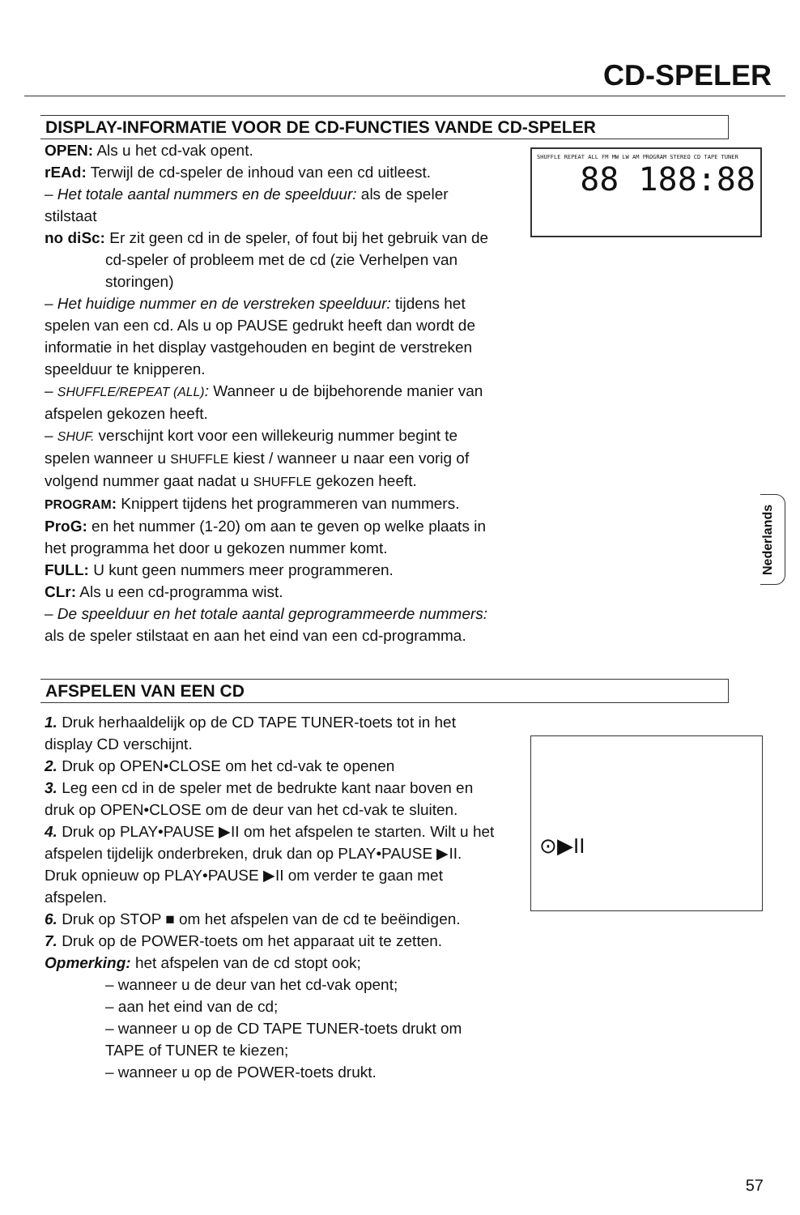CD-SPELER
DISPLAY-INFORMATIE VOOR DE CD-FUNCTIES VANDE CD-SPELER
OPEN: Als u het cd-vak opent.
rEAd: Terwijl de cd-speler de inhoud van een cd uitleest.
– Het totale aantal nummers en de speelduur: als de speler stilstaat
no diSc: Er zit geen cd in de speler, of fout bij het gebruik van de
cd-speler of probleem met de cd (zie Verhelpen van storingen)
– Het huidige nummer en de verstreken speelduur: tijdens het spelen van een cd. Als u op PAUSE gedrukt heeft dan wordt de informatie in het display vastgehouden en begint de verstreken speelduur te knipperen.
– SHUFFLE/REPEAT (ALL): Wanneer u de bijbehorende manier van afspelen gekozen heeft.
– SHUF. verschijnt kort voor een willekeurig nummer begint te spelen wanneer u SHUFFLE kiest / wanneer u naar een vorig of volgend nummer gaat nadat u SHUFFLE gekozen heeft.
PROGRAM: Knippert tijdens het programmeren van nummers.
ProG: en het nummer (1-20) om aan te geven op welke plaats in het programma het door u gekozen nummer komt.
FULL: U kunt geen nummers meer programmeren.
CLr: Als u een cd-programma wist.
– De speelduur en het totale aantal geprogrammeerde nummers: als de speler stilstaat en aan het eind van een cd-programma.
SHUFFLE REPEAT ALL FM MW LW AM PROGRAM STEREO CD TAPE TUNER
88 188:88
AFSPELEN VAN EEN CD
1. Druk herhaaldelijk op de CD TAPE TUNER-toets tot in het display CD verschijnt.
2. Druk op OPEN•CLOSE om het cd-vak te openen
3. Leg een cd in de speler met de bedrukte kant naar boven en druk op OPEN•CLOSE om de deur van het cd-vak te sluiten.
4. Druk op PLAY•PAUSE ▶II om het afspelen te starten. Wilt u het afspelen tijdelijk onderbreken, druk dan op PLAY•PAUSE ▶II. Druk opnieuw op PLAY•PAUSE ▶II om verder te gaan met afspelen.
6. Druk op STOP ■ om het afspelen van de cd te beëindigen.
7. Druk op de POWER-toets om het apparaat uit te zetten.
Opmerking: het afspelen van de cd stopt ook;
– wanneer u de deur van het cd-vak opent;
– aan het eind van de cd;
– wanneer u op de CD TAPE TUNER-toets drukt om TAPE of TUNER te kiezen;
– wanneer u op de POWER-toets drukt.
⊙▶II
Nederlands
57